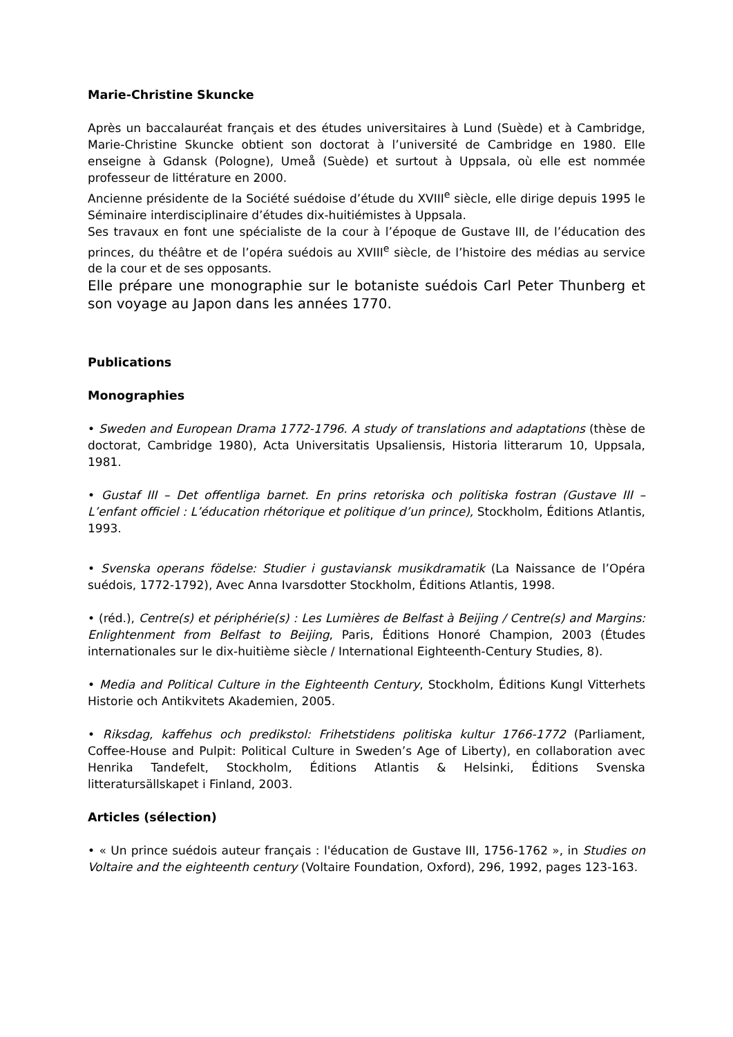Marie-Christine Skuncke
Après un baccalauréat français et des études universitaires à Lund (Suède) et à Cambridge, Marie-Christine Skuncke obtient son doctorat à l’université de Cambridge en 1980. Elle enseigne à Gdansk (Pologne), Umeå (Suède) et surtout à Uppsala, où elle est nommée professeur de littérature en 2000.
Ancienne présidente de la Société suédoise d’étude du XVIII<sup>e</sup> siècle, elle dirige depuis 1995 le Séminaire interdisciplinaire d’études dix-huitiémistes à Uppsala.
Ses travaux en font une spécialiste de la cour à l’époque de Gustave III, de l’éducation des princes, du théâtre et de l’opéra suédois au XVIII<sup>e</sup> siècle, de l’histoire des médias au service de la cour et de ses opposants.
Elle prépare une monographie sur le botaniste suédois Carl Peter Thunberg et son voyage au Japon dans les années 1770.
Publications
Monographies
• Sweden and European Drama 1772-1796. A study of translations and adaptations (thèse de doctorat, Cambridge 1980), Acta Universitatis Upsaliensis, Historia litterarum 10, Uppsala, 1981.
• Gustaf III – Det offentliga barnet. En prins retoriska och politiska fostran (Gustave III – L’enfant officiel : L’éducation rhétorique et politique d’un prince), Stockholm, Éditions Atlantis, 1993.
• Svenska operans födelse: Studier i gustaviansk musikdramatik (La Naissance de l’Opéra suédois, 1772-1792), Avec Anna Ivarsdotter Stockholm, Éditions Atlantis, 1998.
• (réd.), Centre(s) et périphérie(s) : Les Lumières de Belfast à Beijing / Centre(s) and Margins: Enlightenment from Belfast to Beijing, Paris, Éditions Honoré Champion, 2003 (Études internationales sur le dix-huitième siècle / International Eighteenth-Century Studies, 8).
• Media and Political Culture in the Eighteenth Century, Stockholm, Éditions Kungl Vitterhets Historie och Antikvitets Akademien, 2005.
• Riksdag, kaffehus och predikstol: Frihetstidens politiska kultur 1766-1772 (Parliament, Coffee-House and Pulpit: Political Culture in Sweden’s Age of Liberty), en collaboration avec Henrika Tandefelt, Stockholm, Éditions Atlantis & Helsinki, Éditions Svenska litteratursällskapet i Finland, 2003.
Articles (sélection)
• « Un prince suédois auteur français : l'éducation de Gustave III, 1756-1762 », in Studies on Voltaire and the eighteenth century (Voltaire Foundation, Oxford), 296, 1992, pages 123-163.